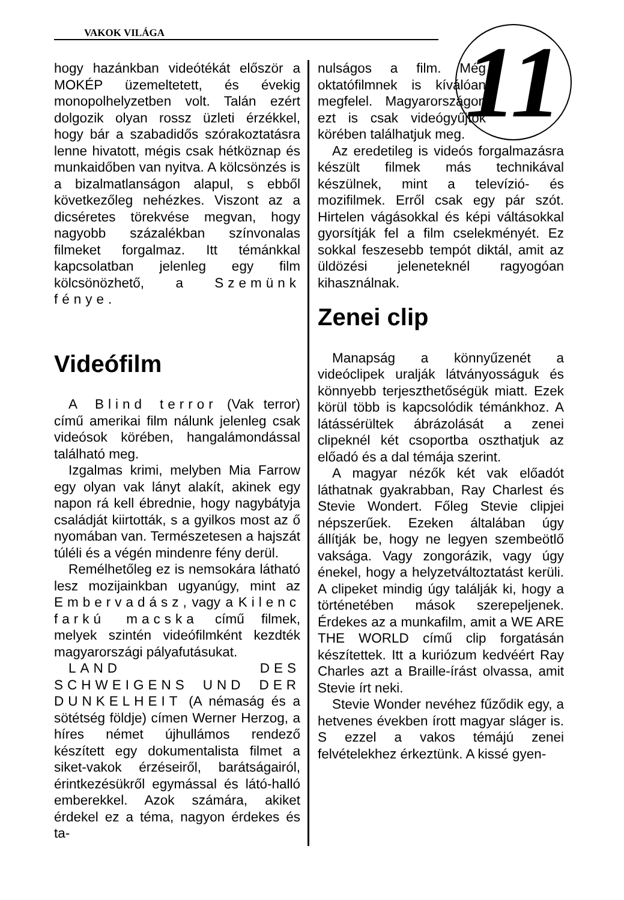VAKOK VILÁGA
11
hogy hazánkban videótékát először a MOKÉP üzemeltetett, és évekig monopolhelyzetben volt. Talán ezért dolgozik olyan rossz üzleti érzékkel, hogy bár a szabadidős szórakoztatásra lenne hivatott, mégis csak hétköznap és munkaidőben van nyitva. A kölcsönzés is a bizalmatlanságon alapul, s ebből következőleg nehézkes. Viszont az a dicséretes törekvése megvan, hogy nagyobb százalékban színvonalas filmeket forgalmaz. Itt témánkkal kapcsolatban jelenleg egy film kölcsönözhető, a Szemünk fénye.
Videófilm
A Blind terror (Vak terror) című amerikai film nálunk jelenleg csak videósok körében, hangalámondással található meg.
Izgalmas krimi, melyben Mia Farrow egy olyan vak lányt alakít, akinek egy napon rá kell ébrednie, hogy nagybátyja családját kiirtották, s a gyilkos most az ő nyomában van. Természetesen a hajszát túléli és a végén mindenre fény derül.
Remélhetőleg ez is nemsokára látható lesz mozijainkban ugyanúgy, mint az Embervadász, vagy a Kilenc farkú macska című filmek, melyek szintén videófilmként kezdték magyarországi pályafutásukat.
LAND DES SCHWEIGENS UND DER DUNKELHEIT (A némaság és a sötétség földje) címen Werner Herzog, a híres német újhullámos rendező készített egy dokumentalista filmet a siket-vakok érzéseiről, barátságairól, érintkezésükről egymással és látó-halló emberekkel. Azok számára, akiket érdekel ez a téma, nagyon érdekes és ta-
nulságos a film. Még oktatófilmnek is kíválóan megfelel. Magyarországon ezt is csak videógyűjtők körében találhatjuk meg.
Az eredetileg is videós forgalmazásra készült filmek más technikával készülnek, mint a televízió- és mozifilmek. Erről csak egy pár szót. Hirtelen vágásokkal és képi váltásokkal gyorsítják fel a film cselekményét. Ez sokkal feszesebb tempót diktál, amit az üldözési jeleneteknél ragyogóan kihasználnak.
Zenei clip
Manapság a könnyűzenét a videóclipek uralják látványosságuk és könnyebb terjeszthetőségük miatt. Ezek körül több is kapcsolódik témánkhoz. A látássérültek ábrázolását a zenei clipeknél két csoportba oszthatjuk az előadó és a dal témája szerint.
A magyar nézők két vak előadót láthatnak gyakrabban, Ray Charlest és Stevie Wondert. Főleg Stevie clipjei népszerűek. Ezeken általában úgy állítják be, hogy ne legyen szembeötlő vaksága. Vagy zongorázik, vagy úgy énekel, hogy a helyzetváltoztatást kerüli. A clipeket mindig úgy találják ki, hogy a történetében mások szerepeljenek. Érdekes az a munkafilm, amit a WE ARE THE WORLD című clip forgatásán készítettek. Itt a kuriózum kedvéért Ray Charles azt a Braille-írást olvassa, amit Stevie írt neki.
Stevie Wonder nevéhez fűződik egy, a hetvenes években írott magyar sláger is. S ezzel a vakos témájú zenei felvételekhez érkeztünk. A kissé gyen-